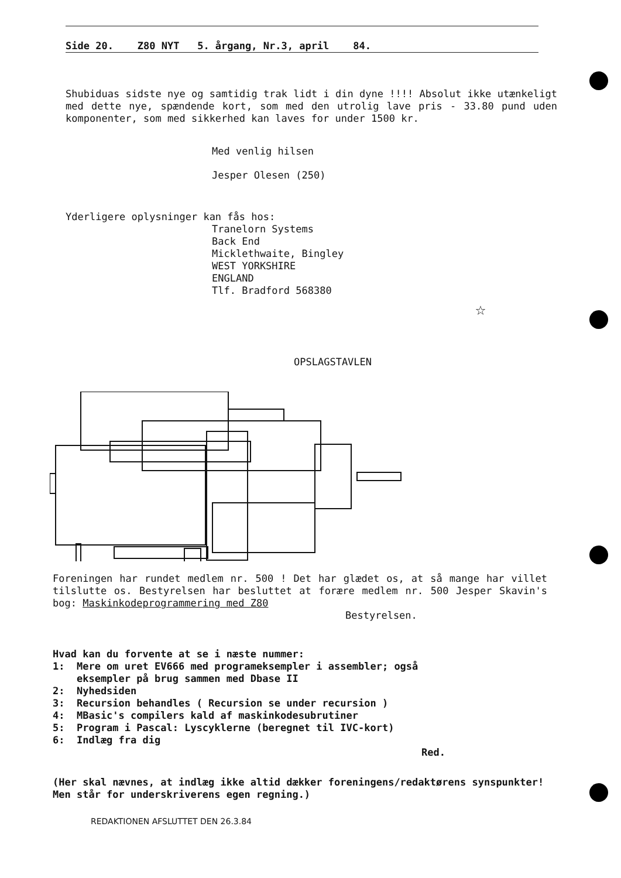Side 20. Z80 NYT 5. årgang, Nr.3, april 84.
Shubiduas sidste nye og samtidig trak lidt i din dyne !!!! Absolut ikke utænkeligt med dette nye, spændende kort, som med den utrolig lave pris - 33.80 pund uden komponenter, som med sikkerhed kan laves for under 1500 kr.
Med venlig hilsen
Jesper Olesen (250)
Yderligere oplysninger kan fås hos:
Tranelorn Systems
Back End
Micklethwaite, Bingley
WEST YORKSHIRE
ENGLAND
Tlf. Bradford 568380
☆
OPSLAGSTAVLEN
Foreningen har rundet medlem nr. 500 ! Det har glædet os, at så mange har villet tilslutte os. Bestyrelsen har besluttet at forære medlem nr. 500 Jesper Skavin's bog: Maskinkodeprogrammering med Z80
Bestyrelsen.
Hvad kan du forvente at se i næste nummer:
1: Mere om uret EV666 med programeksempler i assembler; også
eksempler på brug sammen med Dbase II
2: Nyhedsiden
3: Recursion behandles ( Recursion se under recursion )
4: MBasic's compilers kald af maskinkodesubrutiner
5: Program i Pascal: Lyscyklerne (beregnet til IVC-kort)
6: Indlæg fra dig
Red.
(Her skal nævnes, at indlæg ikke altid dækker foreningens/redaktørens synspunkter! Men står for underskriverens egen regning.)
REDAKTIONEN AFSLUTTET DEN 26.3.84